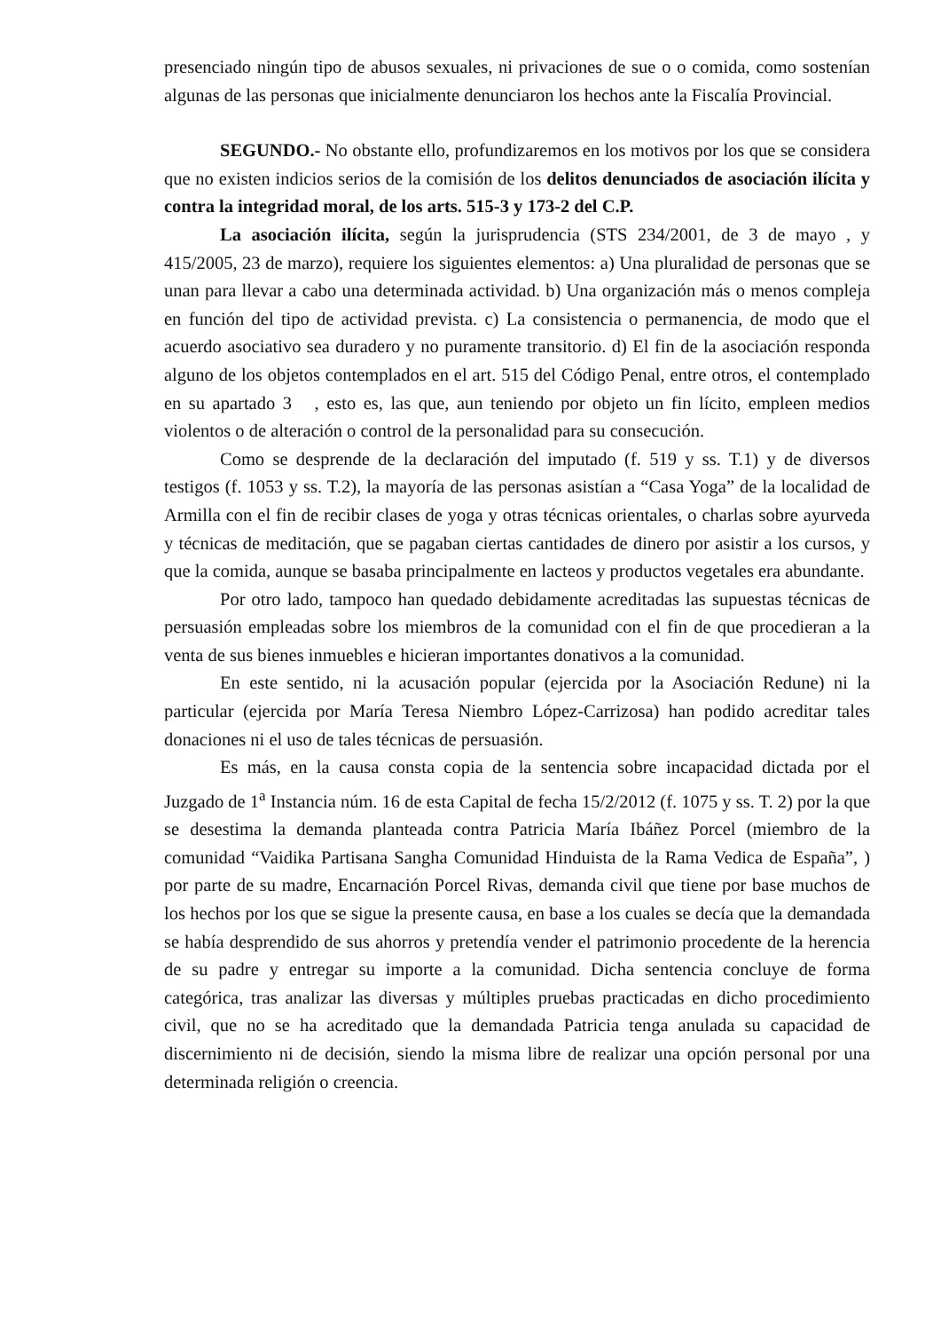presenciado ningún tipo de abusos sexuales, ni privaciones de sue o o comida, como sostenían algunas de las personas que inicialmente denunciaron los hechos ante la Fiscalía Provincial.
SEGUNDO.- No obstante ello, profundizaremos en los motivos por los que se considera que no existen indicios serios de la comisión de los delitos denunciados de asociación ilícita y contra la integridad moral, de los arts. 515-3 y 173-2 del C.P.
La asociación ilícita, según la jurisprudencia (STS 234/2001, de 3 de mayo , y 415/2005, 23 de marzo), requiere los siguientes elementos: a) Una pluralidad de personas que se unan para llevar a cabo una determinada actividad. b) Una organización más o menos compleja en función del tipo de actividad prevista. c) La consistencia o permanencia, de modo que el acuerdo asociativo sea duradero y no puramente transitorio. d) El fin de la asociación responda alguno de los objetos contemplados en el art. 515 del Código Penal, entre otros, el contemplado en su apartado 3 , esto es, las que, aun teniendo por objeto un fin lícito, empleen medios violentos o de alteración o control de la personalidad para su consecución.
Como se desprende de la declaración del imputado (f. 519 y ss. T.1) y de diversos testigos (f. 1053 y ss. T.2), la mayoría de las personas asistían a “Casa Yoga” de la localidad de Armilla con el fin de recibir clases de yoga y otras técnicas orientales, o charlas sobre ayurveda y técnicas de meditación, que se pagaban ciertas cantidades de dinero por asistir a los cursos, y que la comida, aunque se basaba principalmente en lacteos y productos vegetales era abundante.
Por otro lado, tampoco han quedado debidamente acreditadas las supuestas técnicas de persuasión empleadas sobre los miembros de la comunidad con el fin de que procedieran a la venta de sus bienes inmuebles e hicieran importantes donativos a la comunidad.
En este sentido, ni la acusación popular (ejercida por la Asociación Redune) ni la particular (ejercida por María Teresa Niembro López-Carrizosa) han podido acreditar tales donaciones ni el uso de tales técnicas de persuasión.
Es más, en la causa consta copia de la sentencia sobre incapacidad dictada por el Juzgado de 1<sup>a</sup> Instancia núm. 16 de esta Capital de fecha 15/2/2012 (f. 1075 y ss. T. 2) por la que se desestima la demanda planteada contra Patricia María Ibáñez Porcel (miembro de la comunidad “Vaidika Partisana Sangha Comunidad Hinduista de la Rama Vedica de España”, ) por parte de su madre, Encarnación Porcel Rivas, demanda civil que tiene por base muchos de los hechos por los que se sigue la presente causa, en base a los cuales se decía que la demandada se había desprendido de sus ahorros y pretendía vender el patrimonio procedente de la herencia de su padre y entregar su importe a la comunidad. Dicha sentencia concluye de forma categórica, tras analizar las diversas y múltiples pruebas practicadas en dicho procedimiento civil, que no se ha acreditado que la demandada Patricia tenga anulada su capacidad de discernimiento ni de decisión, siendo la misma libre de realizar una opción personal por una determinada religión o creencia.